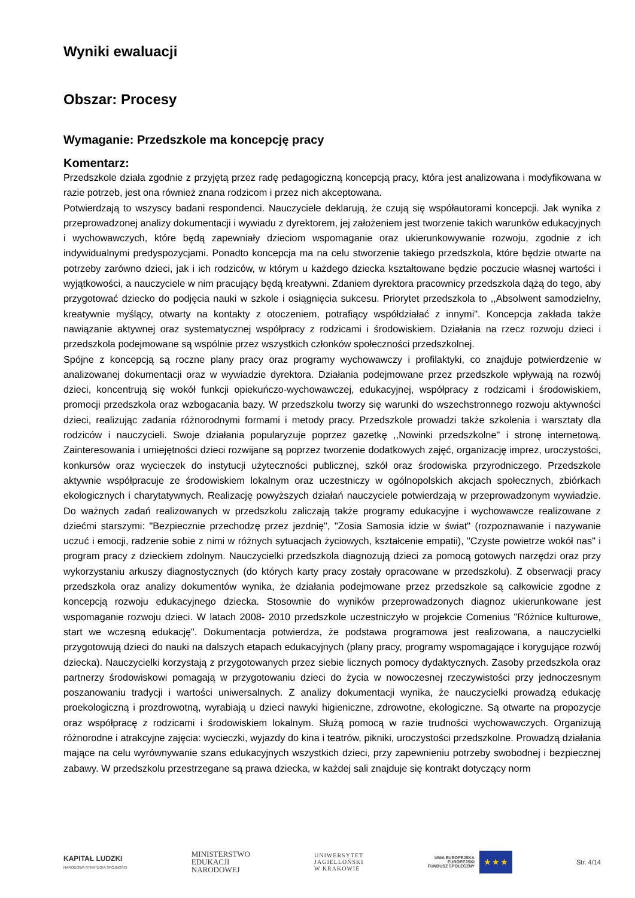Wyniki ewaluacji
Obszar: Procesy
Wymaganie: Przedszkole ma koncepcję pracy
Komentarz:
Przedszkole działa zgodnie z przyjętą przez radę pedagogiczną koncepcją pracy, która jest analizowana i modyfikowana w razie potrzeb, jest ona również znana rodzicom i przez nich akceptowana.
Potwierdzają to wszyscy badani respondenci. Nauczyciele deklarują, że czują się współautorami koncepcji. Jak wynika z przeprowadzonej analizy dokumentacji i wywiadu z dyrektorem, jej założeniem jest tworzenie takich warunków edukacyjnych i wychowawczych, które będą zapewniały dzieciom wspomaganie oraz ukierunkowywanie rozwoju, zgodnie z ich indywidualnymi predyspozycjami. Ponadto koncepcja ma na celu stworzenie takiego przedszkola, które będzie otwarte na potrzeby zarówno dzieci, jak i ich rodziców, w którym u każdego dziecka kształtowane będzie poczucie własnej wartości i wyjątkowości, a nauczyciele w nim pracujący będą kreatywni. Zdaniem dyrektora pracownicy przedszkola dążą do tego, aby przygotować dziecko do podjęcia nauki w szkole i osiągnięcia sukcesu. Priorytet przedszkola to ,,Absolwent samodzielny, kreatywnie myślący, otwarty na kontakty z otoczeniem, potrafiący współdziałać z innymi". Koncepcja zakłada także nawiązanie aktywnej oraz systematycznej współpracy z rodzicami i środowiskiem. Działania na rzecz rozwoju dzieci i przedszkola podejmowane są wspólnie przez wszystkich członków społeczności przedszkolnej.
Spójne z koncepcją są roczne plany pracy oraz programy wychowawczy i profilaktyki, co znajduje potwierdzenie w analizowanej dokumentacji oraz w wywiadzie dyrektora. Działania podejmowane przez przedszkole wpływają na rozwój dzieci, koncentrują się wokół funkcji opiekuńczo-wychowawczej, edukacyjnej, współpracy z rodzicami i środowiskiem, promocji przedszkola oraz wzbogacania bazy. W przedszkolu tworzy się warunki do wszechstronnego rozwoju aktywności dzieci, realizując zadania różnorodnymi formami i metody pracy. Przedszkole prowadzi także szkolenia i warsztaty dla rodziców i nauczycieli. Swoje działania popularyzuje poprzez gazetkę ,,Nowinki przedszkolne" i stronę internetową. Zainteresowania i umiejętności dzieci rozwijane są poprzez tworzenie dodatkowych zajęć, organizację imprez, uroczystości, konkursów oraz wycieczek do instytucji użyteczności publicznej, szkół oraz środowiska przyrodniczego. Przedszkole aktywnie współpracuje ze środowiskiem lokalnym oraz uczestniczy w ogólnopolskich akcjach społecznych, zbiórkach ekologicznych i charytatywnych. Realizację powyższych działań nauczyciele potwierdzają w przeprowadzonym wywiadzie. Do ważnych zadań realizowanych w przedszkolu zaliczają także programy edukacyjne i wychowawcze realizowane z dziećmi starszymi: "Bezpiecznie przechodzę przez jezdnię", "Zosia Samosia idzie w świat" (rozpoznawanie i nazywanie uczuć i emocji, radzenie sobie z nimi w różnych sytuacjach życiowych, kształcenie empatii), "Czyste powietrze wokół nas" i program pracy z dzieckiem zdolnym. Nauczycielki przedszkola diagnozują dzieci za pomocą gotowych narzędzi oraz przy wykorzystaniu arkuszy diagnostycznych (do których karty pracy zostały opracowane w przedszkolu). Z obserwacji pracy przedszkola oraz analizy dokumentów wynika, że działania podejmowane przez przedszkole są całkowicie zgodne z koncepcją rozwoju edukacyjnego dziecka. Stosownie do wyników przeprowadzonych diagnoz ukierunkowane jest wspomaganie rozwoju dzieci. W latach 2008- 2010 przedszkole uczestniczyło w projekcie Comenius "Różnice kulturowe, start we wczesną edukację". Dokumentacja potwierdza, że podstawa programowa jest realizowana, a nauczycielki przygotowują dzieci do nauki na dalszych etapach edukacyjnych (plany pracy, programy wspomagające i korygujące rozwój dziecka). Nauczycielki korzystają z przygotowanych przez siebie licznych pomocy dydaktycznych. Zasoby przedszkola oraz partnerzy środowiskowi pomagają w przygotowaniu dzieci do życia w nowoczesnej rzeczywistości przy jednoczesnym poszanowaniu tradycji i wartości uniwersalnych. Z analizy dokumentacji wynika, że nauczycielki prowadzą edukację proekologiczną i prozdrowotną, wyrabiają u dzieci nawyki higieniczne, zdrowotne, ekologiczne. Są otwarte na propozycje oraz współpracę z rodzicami i środowiskiem lokalnym. Służą pomocą w razie trudności wychowawczych. Organizują różnorodne i atrakcyjne zajęcia: wycieczki, wyjazdy do kina i teatrów, pikniki, uroczystości przedszkolne. Prowadzą działania mające na celu wyrównywanie szans edukacyjnych wszystkich dzieci, przy zapewnieniu potrzeby swobodnej i bezpiecznej zabawy. W przedszkolu przestrzegane są prawa dziecka, w każdej sali znajduje się kontrakt dotyczący norm
KAPITAŁ LUDZKI
NARODOWA STRATEGIA SPÓJNOŚCI
MINISTERSTWO
EDUKACJI
NARODOWEJ
UNIWERSYTET
JAGIELLOŃSKI
W KRAKOWIE
UNIA EUROPEJSKA
EUROPEJSKI
FUNDUSZ SPOŁECZNY ★ ★ ★
Str. 4/14